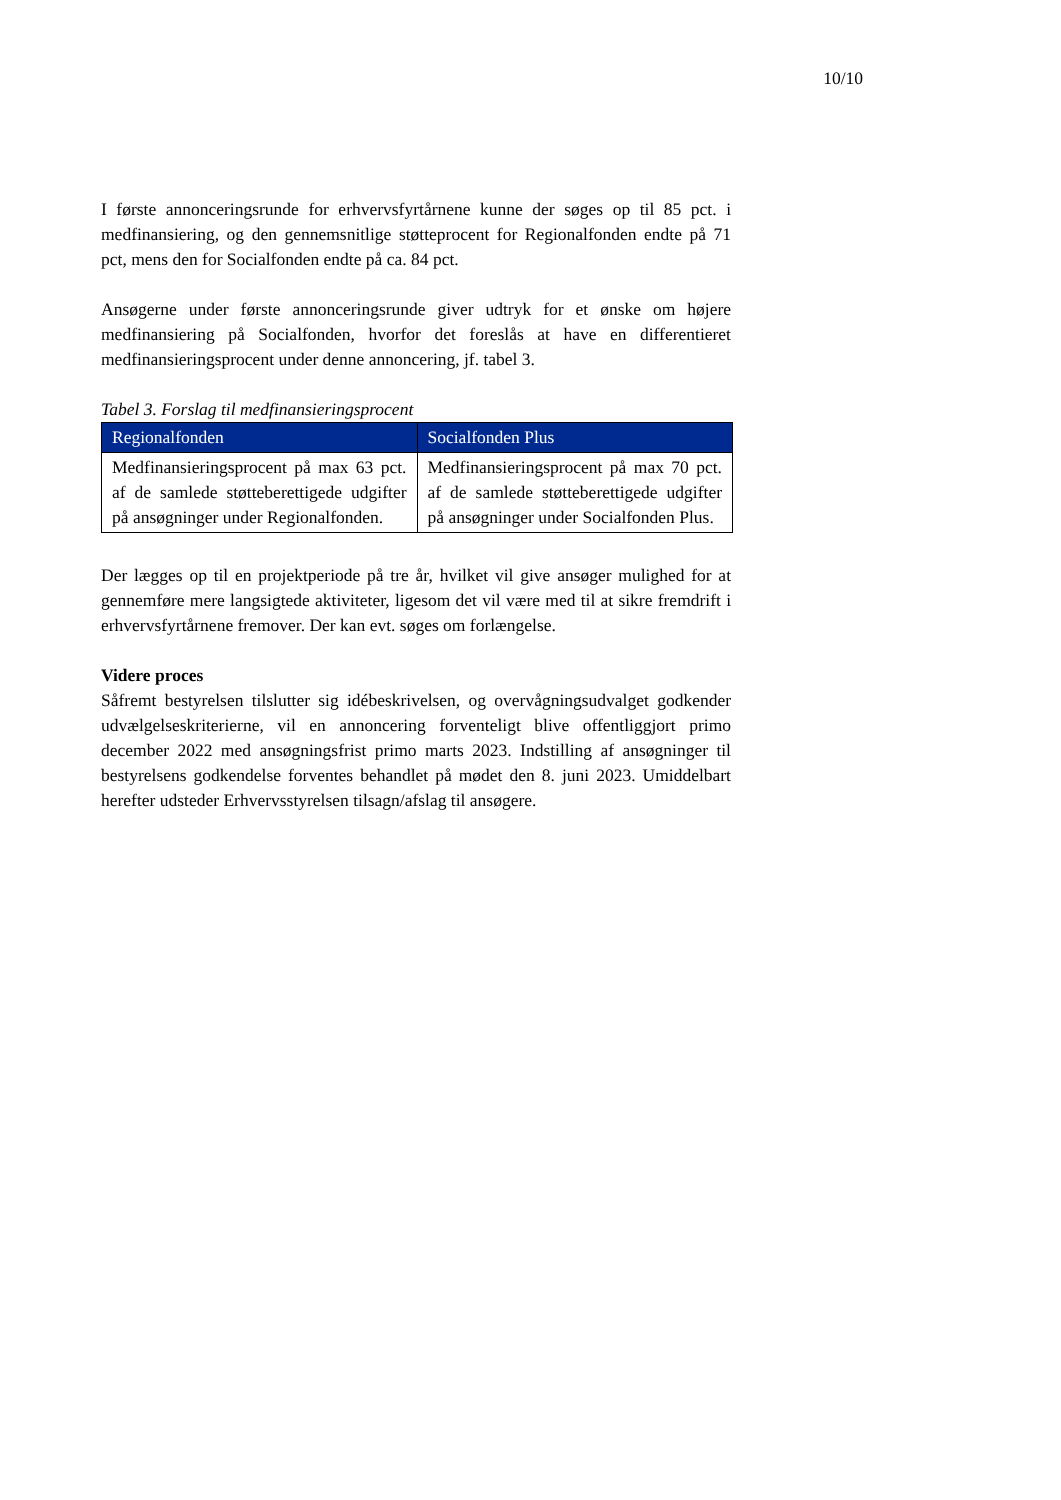10/10
I første annonceringsrunde for erhvervsfyrtårnene kunne der søges op til 85 pct. i medfinansiering, og den gennemsnitlige støtteprocent for Regionalfonden endte på 71 pct, mens den for Socialfonden endte på ca. 84 pct.
Ansøgerne under første annonceringsrunde giver udtryk for et ønske om højere medfinansiering på Socialfonden, hvorfor det foreslås at have en differentieret medfinansieringsprocent under denne annoncering, jf. tabel 3.
Tabel 3. Forslag til medfinansieringsprocent
| Regionalfonden | Socialfonden Plus |
| --- | --- |
| Medfinansieringsprocent på max 63 pct. af de samlede støtteberettigede udgifter på ansøgninger under Regionalfonden. | Medfinansieringsprocent på max 70 pct. af de samlede støtteberettigede udgifter på ansøgninger under Socialfonden Plus. |
Der lægges op til en projektperiode på tre år, hvilket vil give ansøger mulighed for at gennemføre mere langsigtede aktiviteter, ligesom det vil være med til at sikre fremdrift i erhvervsfyrtårnene fremover. Der kan evt. søges om forlængelse.
Videre proces
Såfremt bestyrelsen tilslutter sig idébeskrivelsen, og overvågningsudvalget godkender udvælgelseskriterierne, vil en annoncering forventeligt blive offentliggjort primo december 2022 med ansøgningsfrist primo marts 2023. Indstilling af ansøgninger til bestyrelsens godkendelse forventes behandlet på mødet den 8. juni 2023. Umiddelbart herefter udsteder Erhvervsstyrelsen tilsagn/afslag til ansøgere.